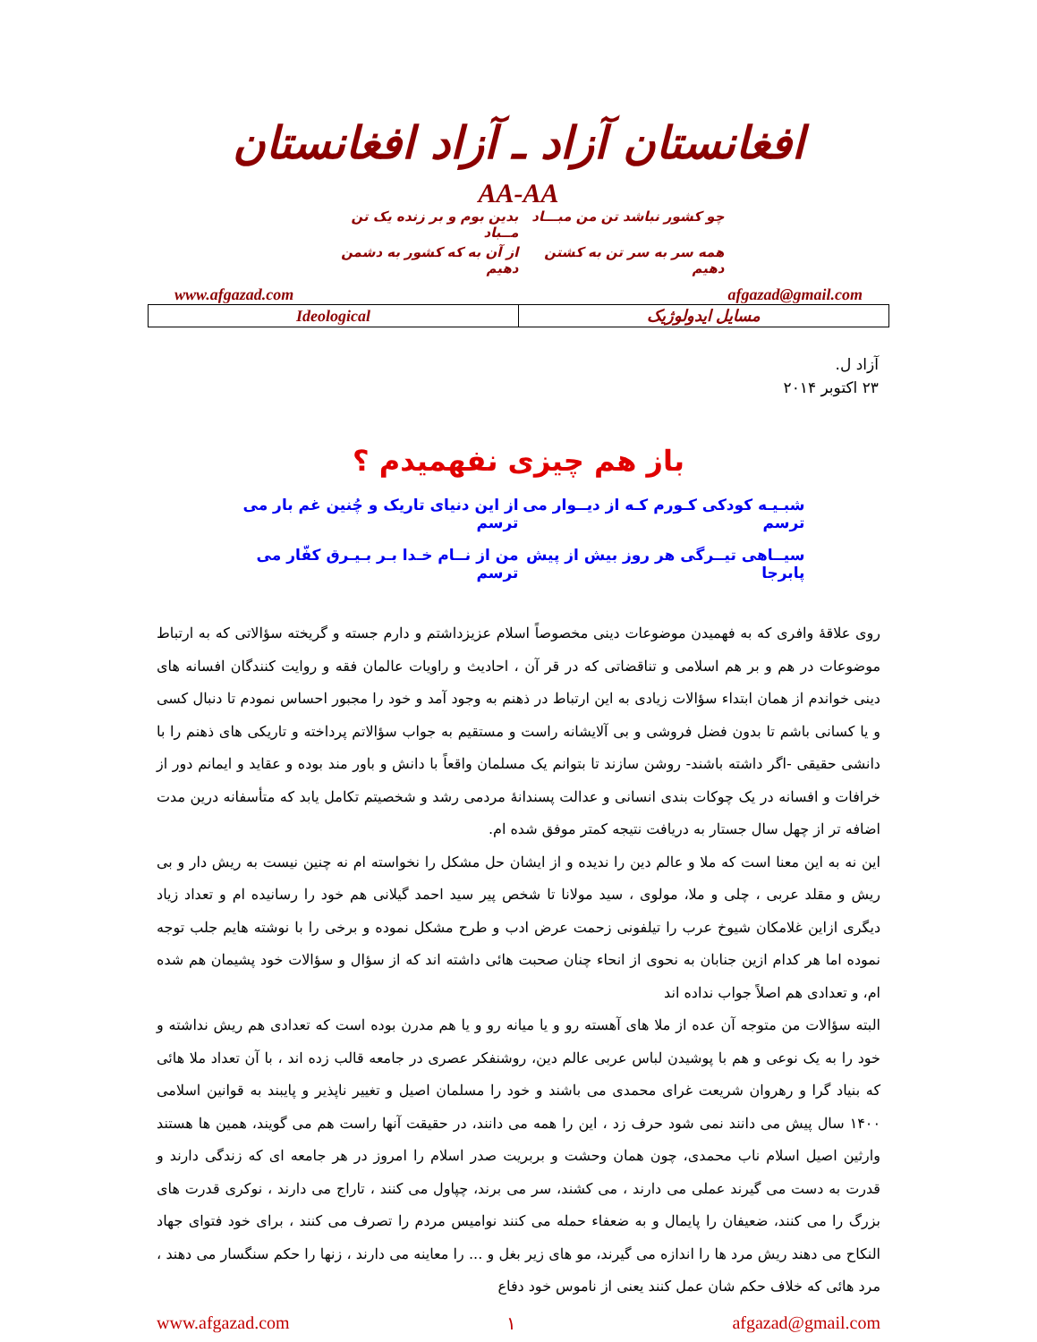افغانستان آزاد ـ آزاد افغانستان
AA-AA
چو کشور نباشد تن من مبـــاد بدین بوم و بر زنده یک تن مــباد همه سر به سر تن به کشتن دهیم از آن به که کشور به دشمن دهیم
www.afgazad.com afgazad@gmail.com
| Ideological | مسایل ایدولوژیک |
آزاد ل.
۲۳ اکتوبر ۲۰۱۴
باز هم چیزی نفهمیدم ؟
شبـیـه کودکی کـورم کـه از دیــوار می ترسم از این دنیای تاریک و چُنین غم بار می ترسم سیــاهی تیــرگی هر روز بیش از پیش پابرجا من از نــام خـدا بـر بـیـرق کفّار می ترسم
روی علاقهٔ وافری که به فهمیدن موضوعات دینی مخصوصاً اسلام عزیزداشتم و دارم جسته و گریخته سؤالاتی که به ارتباط موضوعات در هم و بر هم اسلامی و تناقضاتی که در قر آن ، احادیث و راویات عالمان فقه و روایت کنندگان افسانه های دینی خواندم از همان ابتداء سؤالات زیادی به این ارتباط در ذهنم به وجود آمد و خود را مجبور احساس نمودم تا دنبال کسی و یا کسانی باشم تا بدون فضل فروشی و بی آلایشانه راست و مستقیم به جواب سؤالاتم پرداخته و تاریکی های ذهنم را با دانشی حقیقی -اگر داشته باشند- روشن سازند تا بتوانم یک مسلمان واقعاً با دانش و باور مند بوده و عقاید و ایمانم دور از خرافات و افسانه در یک چوکات بندی انسانی و عدالت پسندانهٔ مردمی رشد و شخصیتم تکامل یابد که متأسفانه درین مدت اضافه تر از چهل سال جستار به دریافت نتیجه کمتر موفق شده ام.
این نه به این معنا است که ملا و عالم دین را ندیده و از ایشان حل مشکل را نخواسته ام نه چنین نیست به ریش دار و بی ریش و مقلد عربی ، چلی و ملا، مولوی ، سید مولانا تا شخص پیر سید احمد گیلانی هم خود را رسانیده ام و تعداد زیاد دیگری ازاین غلامکان شیوخ عرب را تیلفونی زحمت عرض ادب و طرح مشکل نموده و برخی را با نوشته هایم جلب توجه نموده اما هر کدام ازین جنابان به نحوی از انحاء چنان صحبت هائی داشته اند که از سؤال و سؤالات خود پشیمان هم شده ام، و تعدادی هم اصلاً جواب نداده اند
البته سؤالات من متوجه آن عده از ملا های آهسته رو و یا میانه رو و یا هم مدرن بوده است که تعدادی هم ریش نداشته و خود را به یک نوعی و هم با پوشیدن لباس عربی عالم دین، روشنفکر عصری در جامعه قالب زده اند ، با آن تعداد ملا هائی که بنیاد گرا و رهروان شریعت غرای محمدی می باشند و خود را مسلمان اصیل و تغییر ناپذیر و پایبند به قوانین اسلامی ۱۴۰۰ سال پیش می دانند نمی شود حرف زد ، این را همه می دانند، در حقیقت آنها راست هم می گویند، همین ها هستند وارثین اصیل اسلام ناب محمدی، چون همان وحشت و بربریت صدر اسلام را امروز در هر جامعه ای که زندگی دارند و قدرت به دست می گیرند عملی می دارند ، می کشند، سر می برند، چپاول می کنند ، تاراج می دارند ، نوکری قدرت های بزرگ را می کنند، ضعیفان را پایمال و به ضعفاء حمله می کنند نوامیس مردم را تصرف می کنند ، برای خود فتوای جهاد النکاح می دهند ریش مرد ها را اندازه می گیرند، مو های زیر بغل و ... را معاینه می دارند ، زنها را حکم سنگسار می دهند ، مرد هائی که خلاف حکم شان عمل کنند یعنی از ناموس خود دفاع
www.afgazad.com ۱ afgazad@gmail.com